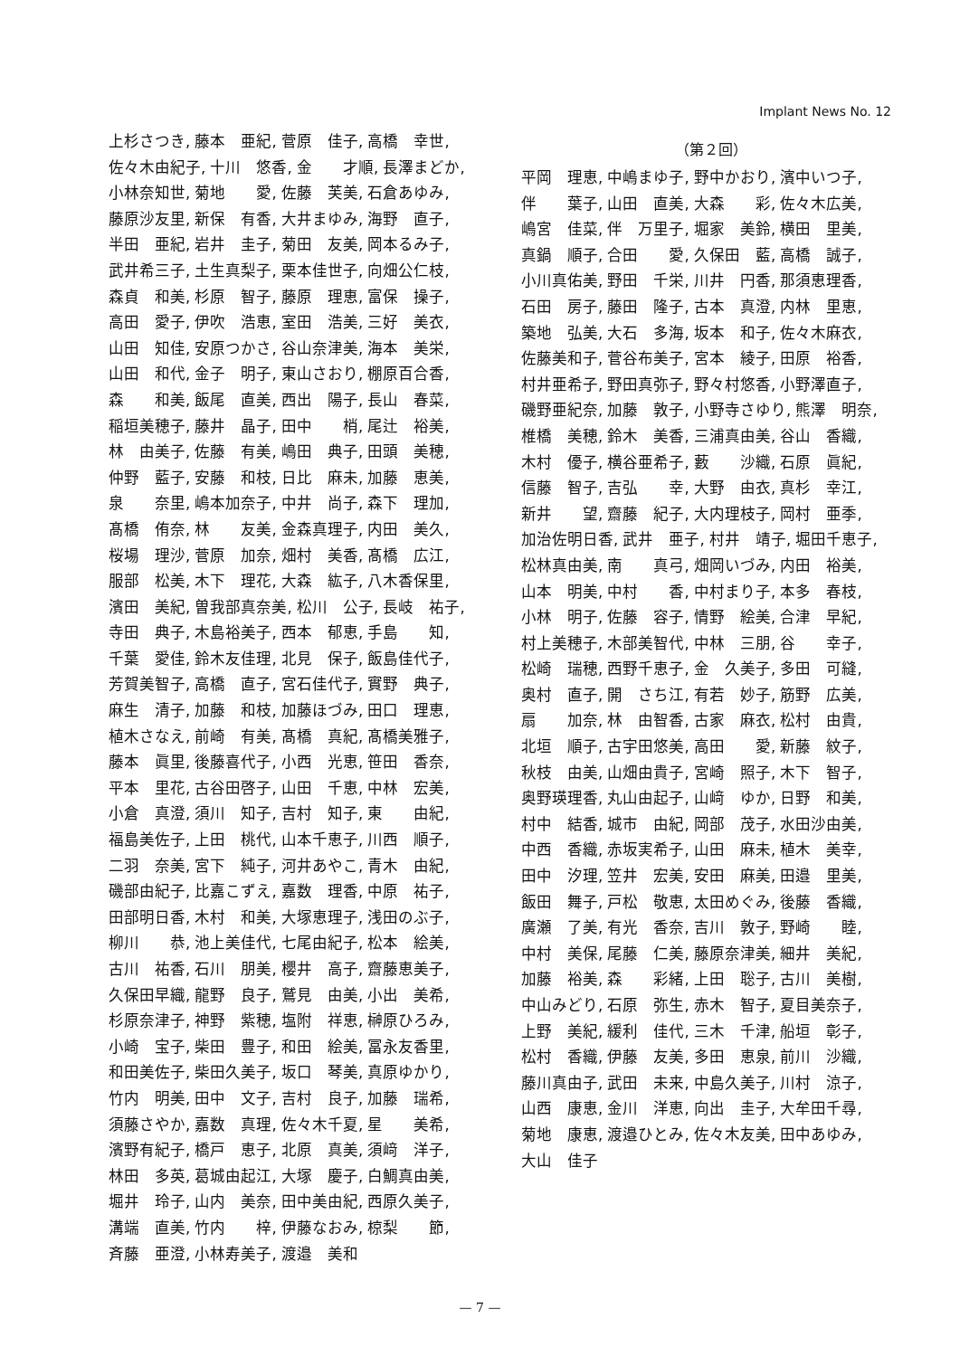Implant News No. 12
上杉さつき, 藤本　亜紀, 菅原　佳子, 高橋　幸世,
佐々木由紀子, 十川　悠香, 金　　才順, 長澤まどか,
小林奈知世, 菊地　　愛, 佐藤　芙美, 石倉あゆみ,
藤原沙友里, 新保　有香, 大井まゆみ, 海野　直子,
半田　亜紀, 岩井　圭子, 菊田　友美, 岡本るみ子,
武井希三子, 土生真梨子, 栗本佳世子, 向畑公仁枝,
森貞　和美, 杉原　智子, 藤原　理恵, 富保　操子,
高田　愛子, 伊吹　浩恵, 室田　浩美, 三好　美衣,
山田　知佳, 安原つかさ, 谷山奈津美, 海本　美栄,
山田　和代, 金子　明子, 東山さおり, 棚原百合香,
森　　和美, 飯尾　直美, 西出　陽子, 長山　春菜,
稲垣美穂子, 藤井　晶子, 田中　　梢, 尾辻　裕美,
林　由美子, 佐藤　有美, 嶋田　典子, 田頭　美穂,
仲野　藍子, 安藤　和枝, 日比　麻未, 加藤　恵美,
泉　　奈里, 嶋本加奈子, 中井　尚子, 森下　理加,
髙橋　侑奈, 林　　友美, 金森真理子, 内田　美久,
桜場　理沙, 菅原　加奈, 畑村　美香, 髙橋　広江,
服部　松美, 木下　理花, 大森　紘子, 八木香保里,
濱田　美紀, 曽我部真奈美, 松川　公子, 長岐　祐子,
寺田　典子, 木島裕美子, 西本　郁恵, 手島　　知,
千葉　愛佳, 鈴木友佳理, 北見　保子, 飯島佳代子,
芳賀美智子, 高橋　直子, 宮石佳代子, 實野　典子,
麻生　清子, 加藤　和枝, 加藤ほづみ, 田口　理恵,
植木さなえ, 前崎　有美, 髙橋　真紀, 髙橋美雅子,
藤本　眞里, 後藤喜代子, 小西　光恵, 笹田　香奈,
平本　里花, 古谷田啓子, 山田　千恵, 中林　宏美,
小倉　真澄, 須川　知子, 吉村　知子, 東　　由紀,
福島美佐子, 上田　桃代, 山本千恵子, 川西　順子,
二羽　奈美, 宮下　純子, 河井あやこ, 青木　由紀,
磯部由紀子, 比嘉こずえ, 嘉数　理香, 中原　祐子,
田部明日香, 木村　和美, 大塚恵理子, 浅田のぶ子,
柳川　　恭, 池上美佳代, 七尾由紀子, 松本　絵美,
古川　祐香, 石川　朋美, 櫻井　高子, 齋藤恵美子,
久保田早織, 龍野　良子, 鷲見　由美, 小出　美希,
杉原奈津子, 神野　紫穂, 塩附　祥恵, 榊原ひろみ,
小崎　宝子, 柴田　豊子, 和田　絵美, 冨永友香里,
和田美佐子, 柴田久美子, 坂口　琴美, 真原ゆかり,
竹内　明美, 田中　文子, 吉村　良子, 加藤　瑞希,
須藤さやか, 嘉数　真理, 佐々木千夏, 星　　美希,
濱野有紀子, 橋戸　恵子, 北原　真美, 須﨑　洋子,
林田　多英, 葛城由起江, 大塚　慶子, 白鯛真由美,
堀井　玲子, 山内　美奈, 田中美由紀, 西原久美子,
溝端　直美, 竹内　　梓, 伊藤なおみ, 椋梨　　節,
斉藤　亜澄, 小林寿美子, 渡邉　美和
（第２回）
平岡　理恵, 中嶋まゆ子, 野中かおり, 濱中いつ子,
伴　　葉子, 山田　直美, 大森　　彩, 佐々木広美,
嶋宮　佳菜, 伴　万里子, 堀家　美鈴, 横田　里美,
真鍋　順子, 合田　　愛, 久保田　藍, 高橋　誠子,
小川真佑美, 野田　千栄, 川井　円香, 那須恵理香,
石田　房子, 藤田　隆子, 古本　真澄, 内林　里恵,
築地　弘美, 大石　多海, 坂本　和子, 佐々木麻衣,
佐藤美和子, 菅谷布美子, 宮本　綾子, 田原　裕香,
村井亜希子, 野田真弥子, 野々村悠香, 小野澤直子,
磯野亜紀奈, 加藤　敦子, 小野寺さゆり, 熊澤　明奈,
椎橋　美穂, 鈴木　美香, 三浦真由美, 谷山　香織,
木村　優子, 横谷亜希子, 藪　　沙織, 石原　眞紀,
信藤　智子, 吉弘　　幸, 大野　由衣, 真杉　幸江,
新井　　望, 齋藤　紀子, 大内理枝子, 岡村　亜季,
加治佐明日香, 武井　亜子, 村井　靖子, 堀田千恵子,
松林真由美, 南　　真弓, 畑岡いづみ, 内田　裕美,
山本　明美, 中村　　香, 中村まり子, 本多　春枝,
小林　明子, 佐藤　容子, 情野　絵美, 合津　早紀,
村上美穂子, 木部美智代, 中林　三朋, 谷　　幸子,
松崎　瑞穂, 西野千恵子, 金　久美子, 多田　可縫,
奥村　直子, 開　さち江, 有若　妙子, 筋野　広美,
扇　　加奈, 林　由智香, 古家　麻衣, 松村　由貴,
北垣　順子, 古宇田悠美, 高田　　愛, 新藤　紋子,
秋枝　由美, 山畑由貴子, 宮崎　照子, 木下　智子,
奥野瑛理香, 丸山由起子, 山﨑　ゆか, 日野　和美,
村中　結香, 城市　由紀, 岡部　茂子, 水田沙由美,
中西　香織, 赤坂実希子, 山田　麻未, 植木　美幸,
田中　汐理, 笠井　宏美, 安田　麻美, 田邉　里美,
飯田　舞子, 戸松　敬恵, 太田めぐみ, 後藤　香織,
廣瀬　了美, 有光　香奈, 吉川　敦子, 野崎　　睦,
中村　美保, 尾藤　仁美, 藤原奈津美, 細井　美紀,
加藤　裕美, 森　　彩緒, 上田　聡子, 古川　美樹,
中山みどり, 石原　弥生, 赤木　智子, 夏目美奈子,
上野　美紀, 緩利　佳代, 三木　千津, 船垣　彰子,
松村　香織, 伊藤　友美, 多田　恵泉, 前川　沙織,
藤川真由子, 武田　未来, 中島久美子, 川村　涼子,
山西　康恵, 金川　洋恵, 向出　圭子, 大牟田千尋,
菊地　康恵, 渡邉ひとみ, 佐々木友美, 田中あゆみ,
大山　佳子
— 7 —